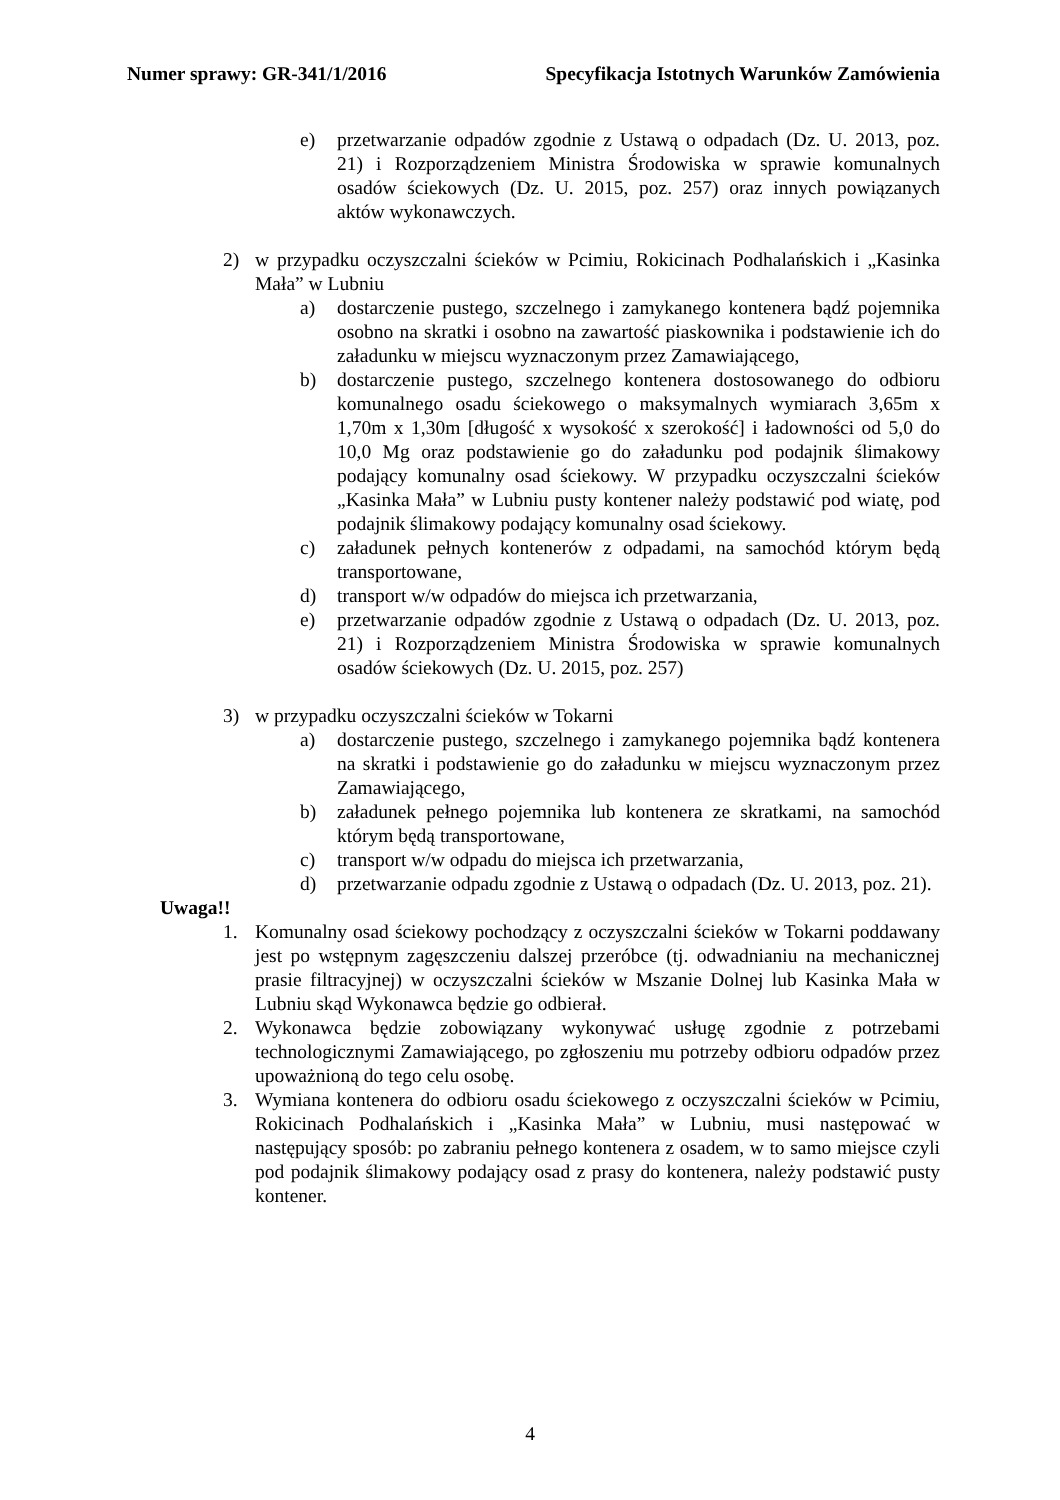Numer sprawy: GR-341/1/2016 Specyfikacja Istotnych Warunków Zamówienia
e) przetwarzanie odpadów zgodnie z Ustawą o odpadach (Dz. U. 2013, poz. 21) i Rozporządzeniem Ministra Środowiska w sprawie komunalnych osadów ściekowych (Dz. U. 2015, poz. 257) oraz innych powiązanych aktów wykonawczych.
2) w przypadku oczyszczalni ścieków w Pcimiu, Rokicinach Podhalańskich i „Kasinka Mała” w Lubniu
a) dostarczenie pustego, szczelnego i zamykanego kontenera bądź pojemnika osobno na skratki i osobno na zawartość piaskownika i podstawienie ich do załadunku w miejscu wyznaczonym przez Zamawiającego,
b) dostarczenie pustego, szczelnego kontenera dostosowanego do odbioru komunalnego osadu ściekowego o maksymalnych wymiarach 3,65m x 1,70m x 1,30m [długość x wysokość x szerokość] i ładowności od 5,0 do 10,0 Mg oraz podstawienie go do załadunku pod podajnik ślimakowy podający komunalny osad ściekowy. W przypadku oczyszczalni ścieków „Kasinka Mała” w Lubniu pusty kontener należy podstawić pod wiatę, pod podajnik ślimakowy podający komunalny osad ściekowy.
c) załadunek pełnych kontenerów z odpadami, na samochód którym będą transportowane,
d) transport w/w odpadów do miejsca ich przetwarzania,
e) przetwarzanie odpadów zgodnie z Ustawą o odpadach (Dz. U. 2013, poz. 21) i Rozporządzeniem Ministra Środowiska w sprawie komunalnych osadów ściekowych (Dz. U. 2015, poz. 257)
3) w przypadku oczyszczalni ścieków w Tokarni
a) dostarczenie pustego, szczelnego i zamykanego pojemnika bądź kontenera na skratki i podstawienie go do załadunku w miejscu wyznaczonym przez Zamawiającego,
b) załadunek pełnego pojemnika lub kontenera ze skratkami, na samochód którym będą transportowane,
c) transport w/w odpadu do miejsca ich przetwarzania,
d) przetwarzanie odpadu zgodnie z Ustawą o odpadach (Dz. U. 2013, poz. 21).
Uwaga!!
1. Komunalny osad ściekowy pochodzący z oczyszczalni ścieków w Tokarni poddawany jest po wstępnym zagęszczeniu dalszej przeróbce (tj. odwadnianiu na mechanicznej prasie filtracyjnej) w oczyszczalni ścieków w Mszanie Dolnej lub Kasinka Mała w Lubniu skąd Wykonawca będzie go odbierał.
2. Wykonawca będzie zobowiązany wykonywać usługę zgodnie z potrzebami technologicznymi Zamawiającego, po zgłoszeniu mu potrzeby odbioru odpadów przez upoważnioną do tego celu osobę.
3. Wymiana kontenera do odbioru osadu ściekowego z oczyszczalni ścieków w Pcimiu, Rokicinach Podhalańskich i „Kasinka Mała” w Lubniu, musi następować w następujący sposób: po zabraniu pełnego kontenera z osadem, w to samo miejsce czyli pod podajnik ślimakowy podający osad z prasy do kontenera, należy podstawić pusty kontener.
4